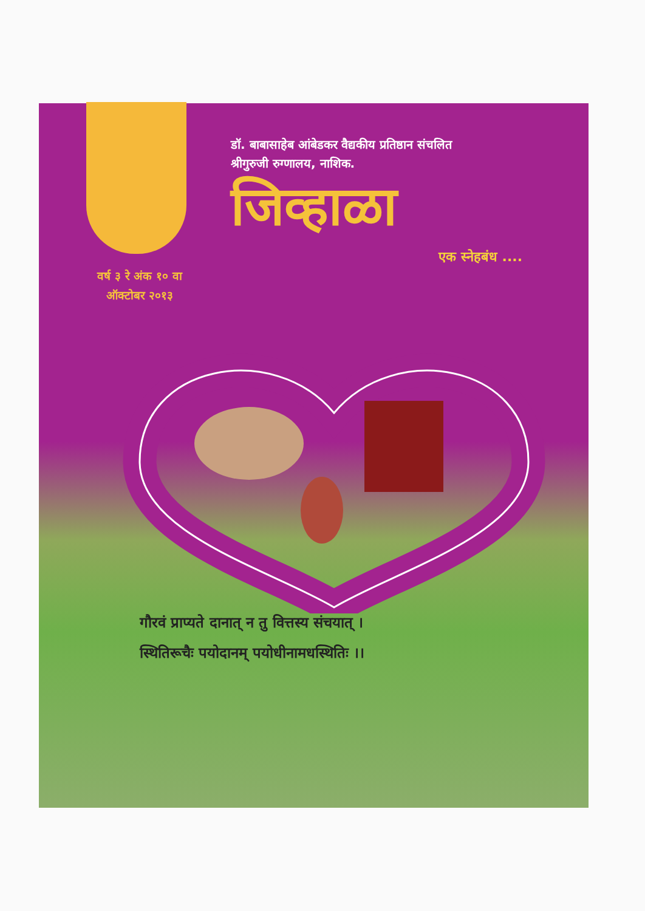डॉ. बाबासाहेब आंबेडकर वैद्यकीय प्रतिष्ठान संचलित
श्रीगुरुजी रुग्णालय, नाशिक.
जिव्हाळा
एक स्नेहबंध ....
वर्ष ३ रे अंक १० वा
ऑक्टोबर २०१३
गौरवं प्राप्यते दानात् न तु वित्तस्य संचयात् ।
स्थितिरूचैः पयोदानम् पयोधीनामधस्थितिः ।।